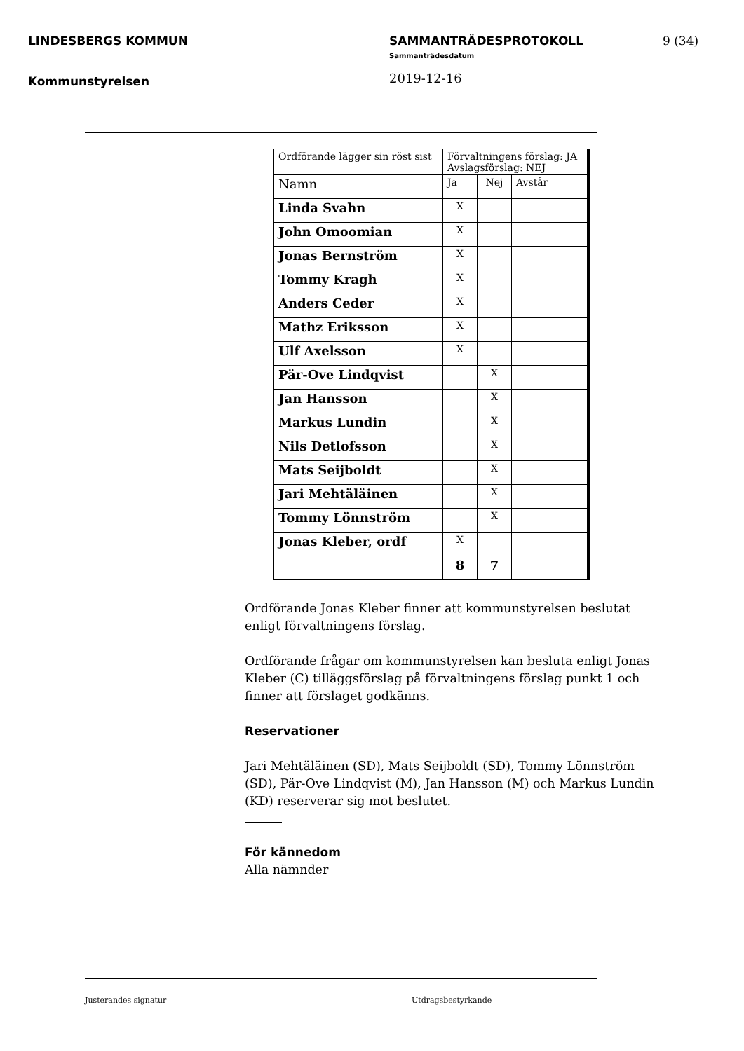LINDESBERGS KOMMUN
Kommunstyrelsen
SAMMANTRÄDESPROTOKOLL
Sammanträdesdatum
2019-12-16
9 (34)
| Ordförande lägger sin röst sist | Förvaltningens förslag: JA Avslagsförslag: NEJ | | |
| Namn | Ja | Nej | Avstår |
| Linda Svahn | X | | |
| John Omoomian | X | | |
| Jonas Bernström | X | | |
| Tommy Kragh | X | | |
| Anders Ceder | X | | |
| Mathz Eriksson | X | | |
| Ulf Axelsson | X | | |
| Pär-Ove Lindqvist | | X | |
| Jan Hansson | | X | |
| Markus Lundin | | X | |
| Nils Detlofsson | | X | |
| Mats Seijboldt | | X | |
| Jari Mehtäläinen | | X | |
| Tommy Lönnström | | X | |
| Jonas Kleber, ordf | X | | |
| | 8 | 7 | |
Ordförande Jonas Kleber finner att kommunstyrelsen beslutat enligt förvaltningens förslag.
Ordförande frågar om kommunstyrelsen kan besluta enligt Jonas Kleber (C) tilläggsförslag på förvaltningens förslag punkt 1 och finner att förslaget godkänns.
Reservationer
Jari Mehtäläinen (SD), Mats Seijboldt (SD), Tommy Lönnström (SD), Pär-Ove Lindqvist (M), Jan Hansson (M) och Markus Lundin (KD) reserverar sig mot beslutet.
För kännedom
Alla nämnder
Justerandes signatur Utdragsbestyrkande